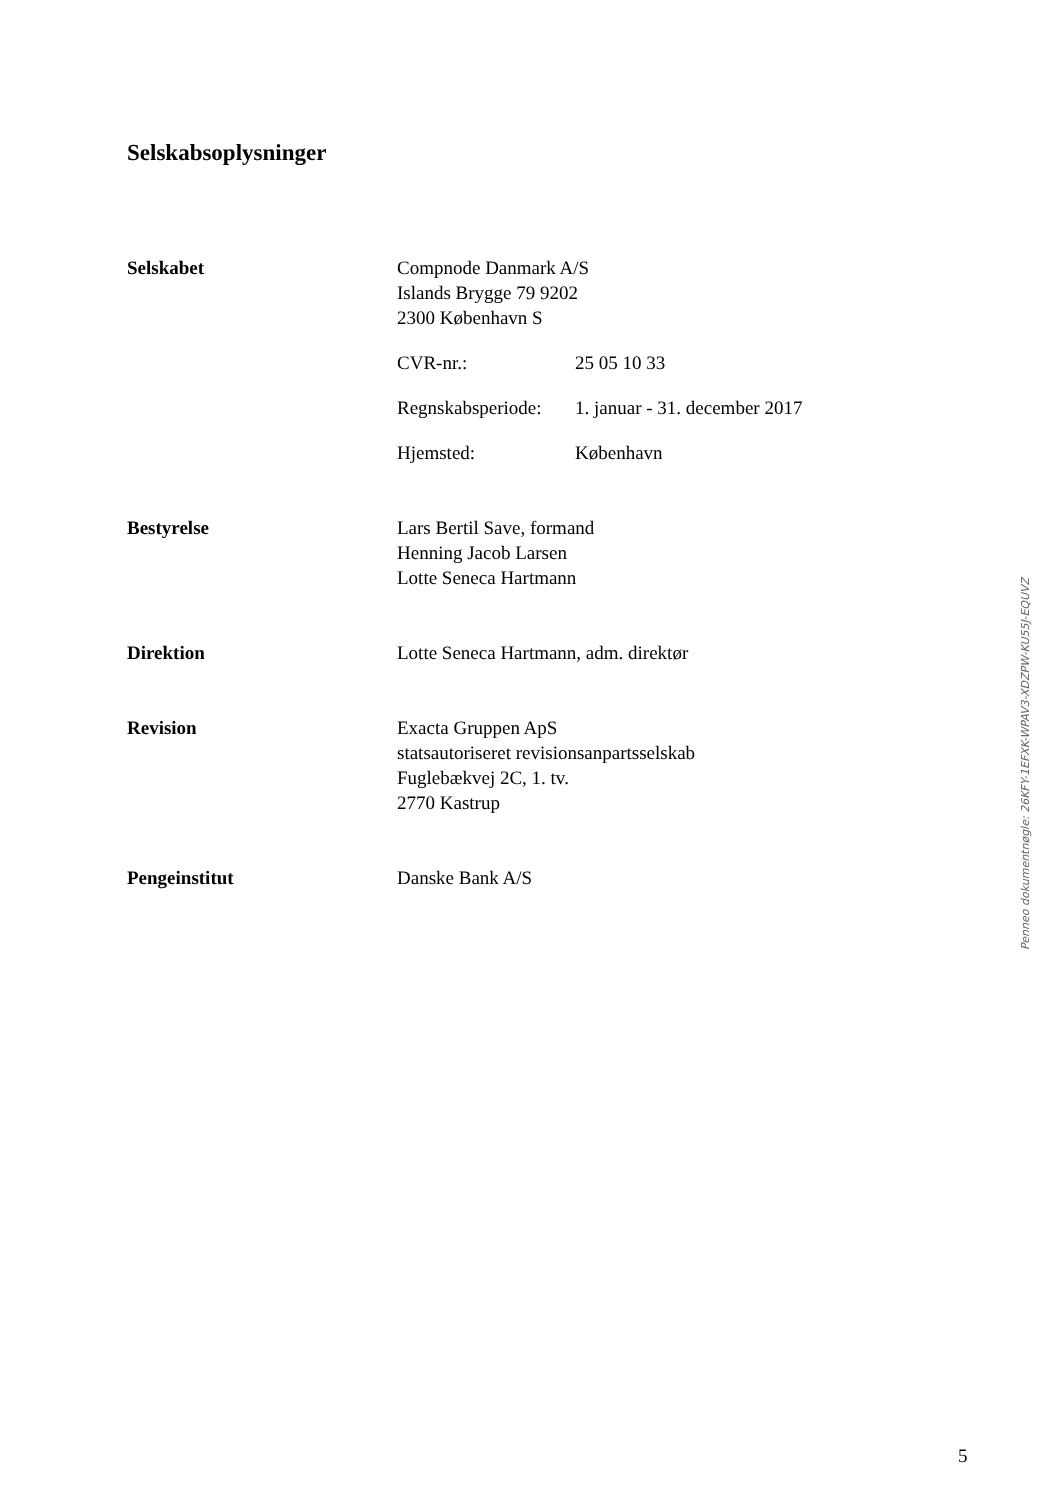Selskabsoplysninger
Selskabet Compnode Danmark A/S
Islands Brygge 79 9202
2300 København S
CVR-nr.: 25 05 10 33
Regnskabsperiode: 1. januar - 31. december 2017
Hjemsted: København
Bestyrelse Lars Bertil Save, formand
Henning Jacob Larsen
Lotte Seneca Hartmann
Direktion Lotte Seneca Hartmann, adm. direktør
Revision Exacta Gruppen ApS
statsautoriseret revisionsanpartsselskab
Fuglebækvej 2C, 1. tv.
2770 Kastrup
Pengeinstitut Danske Bank A/S
Penneo dokumentnøgle: 26KFY-1EFXK-WPAV3-XDZPW-KU55J-EQUVZ
5